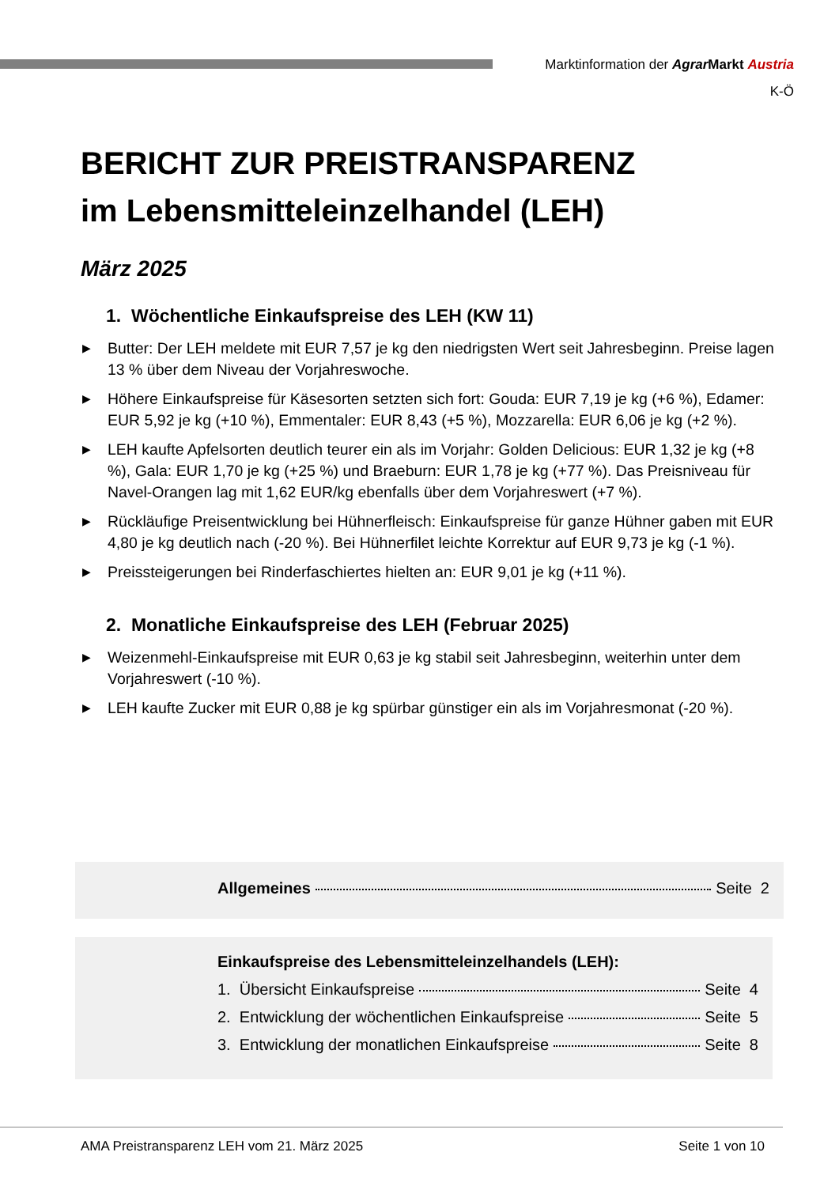Marktinformation der Agrar Markt Austria
K-Ö
BERICHT ZUR PREISTRANSPARENZ
im Lebensmitteleinzelhandel (LEH)
März 2025
1. Wöchentliche Einkaufspreise des LEH (KW 11)
▶ Butter: Der LEH meldete mit EUR 7,57 je kg den niedrigsten Wert seit Jahresbeginn. Preise lagen 13 % über dem Niveau der Vorjahreswoche.
▶ Höhere Einkaufspreise für Käsesorten setzten sich fort: Gouda: EUR 7,19 je kg (+6 %), Edamer: EUR 5,92 je kg (+10 %), Emmentaler: EUR 8,43 (+5 %), Mozzarella: EUR 6,06 je kg (+2 %).
▶ LEH kaufte Apfelsorten deutlich teurer ein als im Vorjahr: Golden Delicious: EUR 1,32 je kg (+8 %), Gala: EUR 1,70 je kg (+25 %) und Braeburn: EUR 1,78 je kg (+77 %). Das Preisniveau für Navel-Orangen lag mit 1,62 EUR/kg ebenfalls über dem Vorjahreswert (+7 %).
▶ Rückläufige Preisentwicklung bei Hühnerfleisch: Einkaufspreise für ganze Hühner gaben mit EUR 4,80 je kg deutlich nach (-20 %). Bei Hühnerfilet leichte Korrektur auf EUR 9,73 je kg (-1 %).
▶ Preissteigerungen bei Rinderfaschiertes hielten an: EUR 9,01 je kg (+11 %).
2. Monatliche Einkaufspreise des LEH (Februar 2025)
▶ Weizenmehl-Einkaufspreise mit EUR 0,63 je kg stabil seit Jahresbeginn, weiterhin unter dem Vorjahreswert (-10 %).
▶ LEH kaufte Zucker mit EUR 0,88 je kg spürbar günstiger ein als im Vorjahresmonat (-20 %).
Allgemeines Seite 2
Einkaufspreise des Lebensmitteleinzelhandels (LEH):
1. Übersicht Einkaufspreise Seite 4
2. Entwicklung der wöchentlichen Einkaufspreise Seite 5
3. Entwicklung der monatlichen Einkaufspreise Seite 8
AMA Preistransparenz LEH vom 21. März 2025 Seite 1 von 10